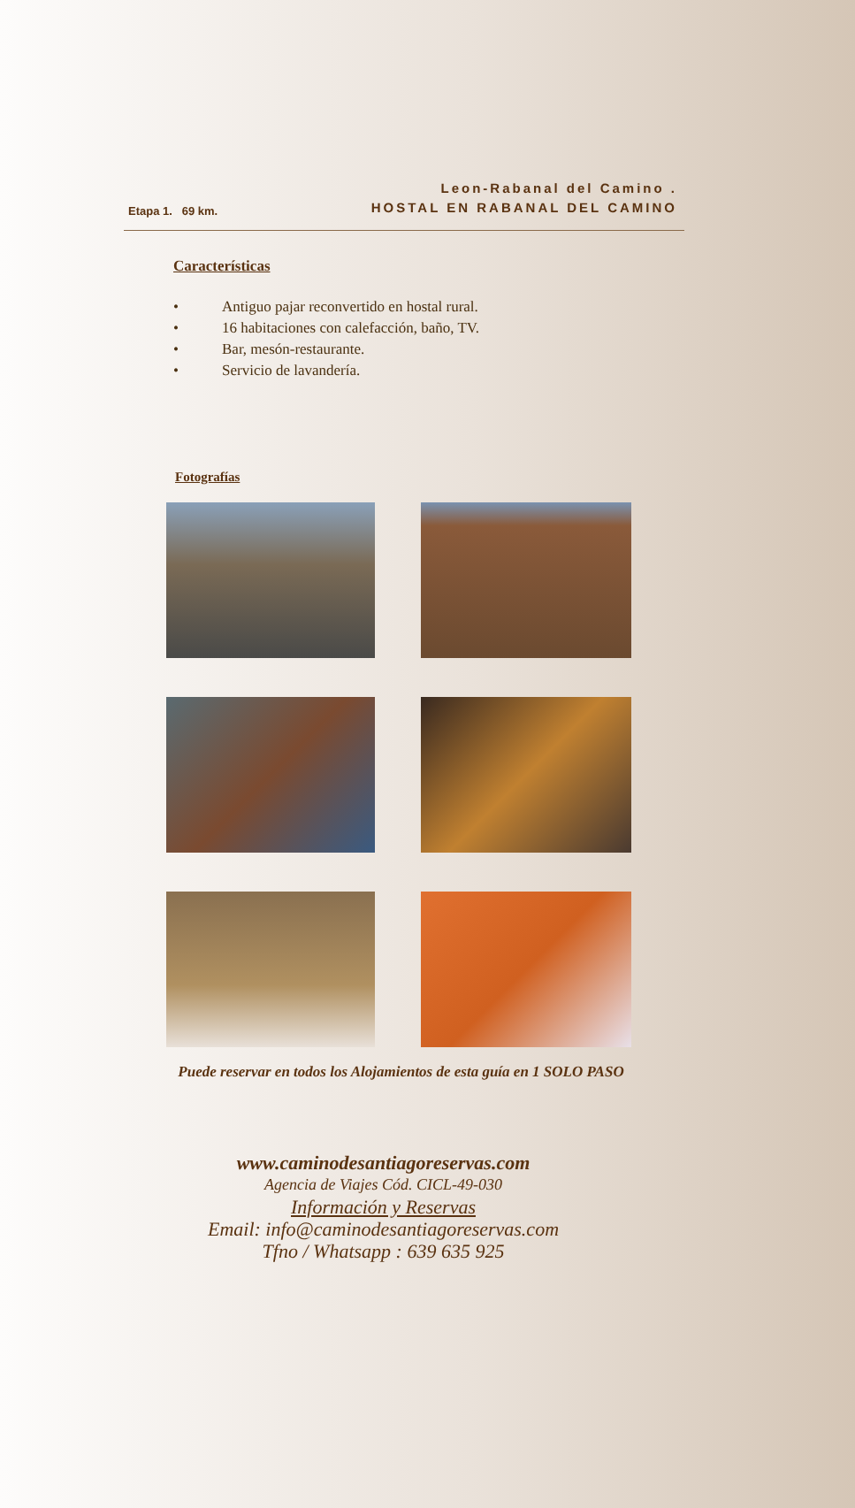Etapa 1. 69 km.
Leon-Rabanal del Camino .
HOSTAL EN RABANAL DEL CAMINO
Características
• Antiguo pajar reconvertido en hostal rural.
• 16 habitaciones con calefacción, baño, TV.
• Bar, mesón-restaurante.
• Servicio de lavandería.
Fotografías
Puede reservar en todos los Alojamientos de esta guía en 1 SOLO PASO
www.caminodesantiagoreservas.com
Agencia de Viajes Cód. CICL-49-030
Información y Reservas
Email: info@caminodesantiagoreservas.com
Tfno / Whatsapp : 639 635 925